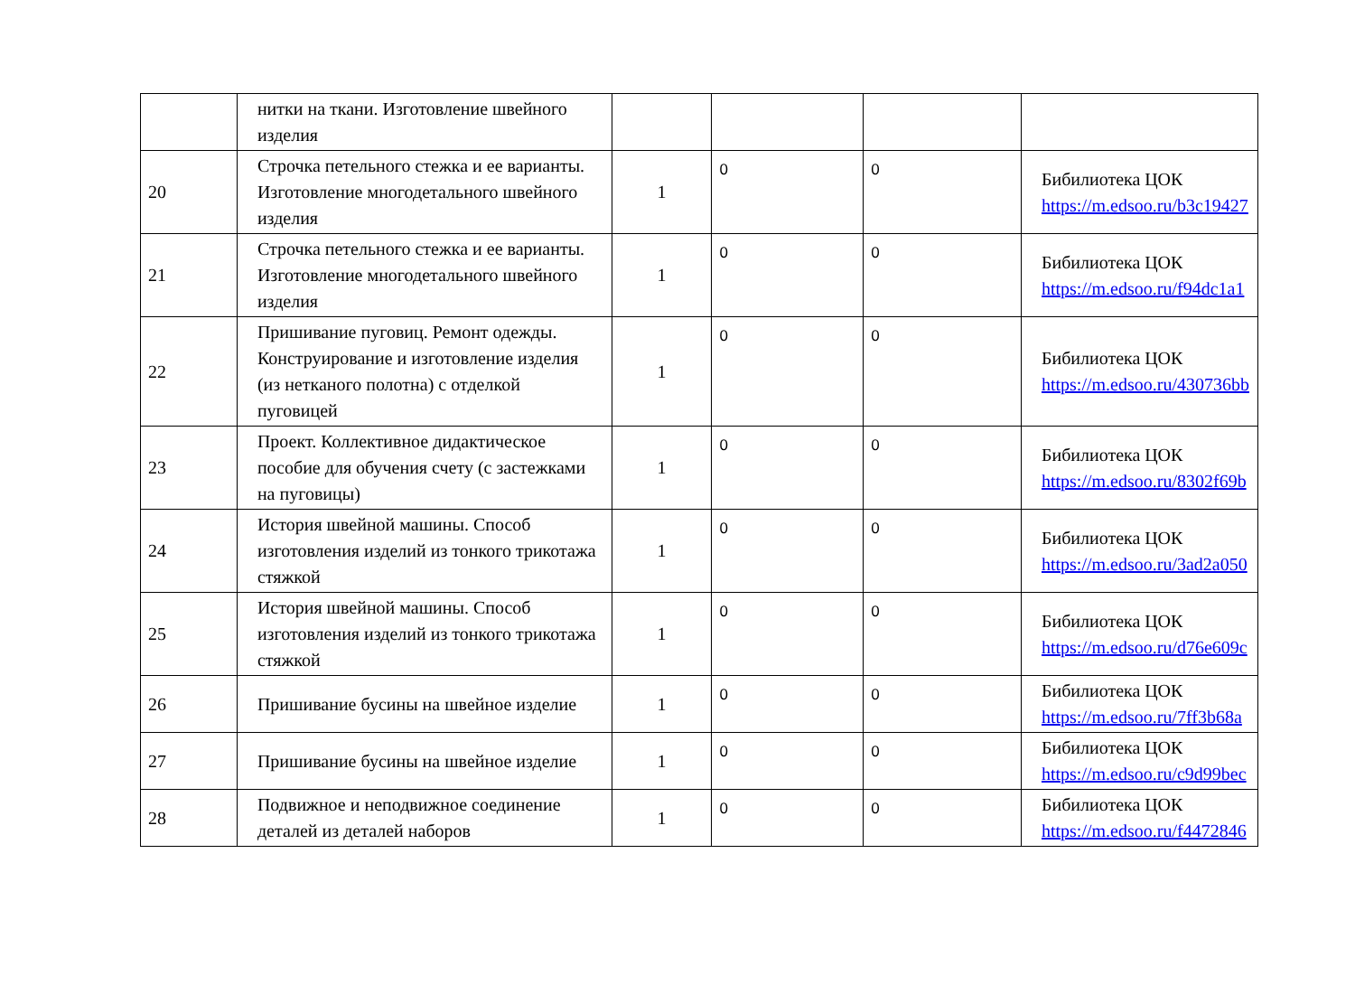| | нитки на ткани. Изготовление швейного изделия | | | | |
| 20 | Строчка петельного стежка и ее варианты. Изготовление многодетального швейного изделия | 1 | 0 | 0 | Бибилиотека ЦОК https://m.edsoo.ru/b3c19427 |
| 21 | Строчка петельного стежка и ее варианты. Изготовление многодетального швейного изделия | 1 | 0 | 0 | Бибилиотека ЦОК https://m.edsoo.ru/f94dc1a1 |
| 22 | Пришивание пуговиц. Ремонт одежды. Конструирование и изготовление изделия (из нетканого полотна) с отделкой пуговицей | 1 | 0 | 0 | Бибилиотека ЦОК https://m.edsoo.ru/430736bb |
| 23 | Проект. Коллективное дидактическое пособие для обучения счету (с застежками на пуговицы) | 1 | 0 | 0 | Бибилиотека ЦОК https://m.edsoo.ru/8302f69b |
| 24 | История швейной машины. Способ изготовления изделий из тонкого трикотажа стяжкой | 1 | 0 | 0 | Бибилиотека ЦОК https://m.edsoo.ru/3ad2a050 |
| 25 | История швейной машины. Способ изготовления изделий из тонкого трикотажа стяжкой | 1 | 0 | 0 | Бибилиотека ЦОК https://m.edsoo.ru/d76e609c |
| 26 | Пришивание бусины на швейное изделие | 1 | 0 | 0 | Бибилиотека ЦОК https://m.edsoo.ru/7ff3b68a |
| 27 | Пришивание бусины на швейное изделие | 1 | 0 | 0 | Бибилиотека ЦОК https://m.edsoo.ru/c9d99bec |
| 28 | Подвижное и неподвижное соединение деталей из деталей наборов | 1 | 0 | 0 | Бибилиотека ЦОК https://m.edsoo.ru/f4472846 |